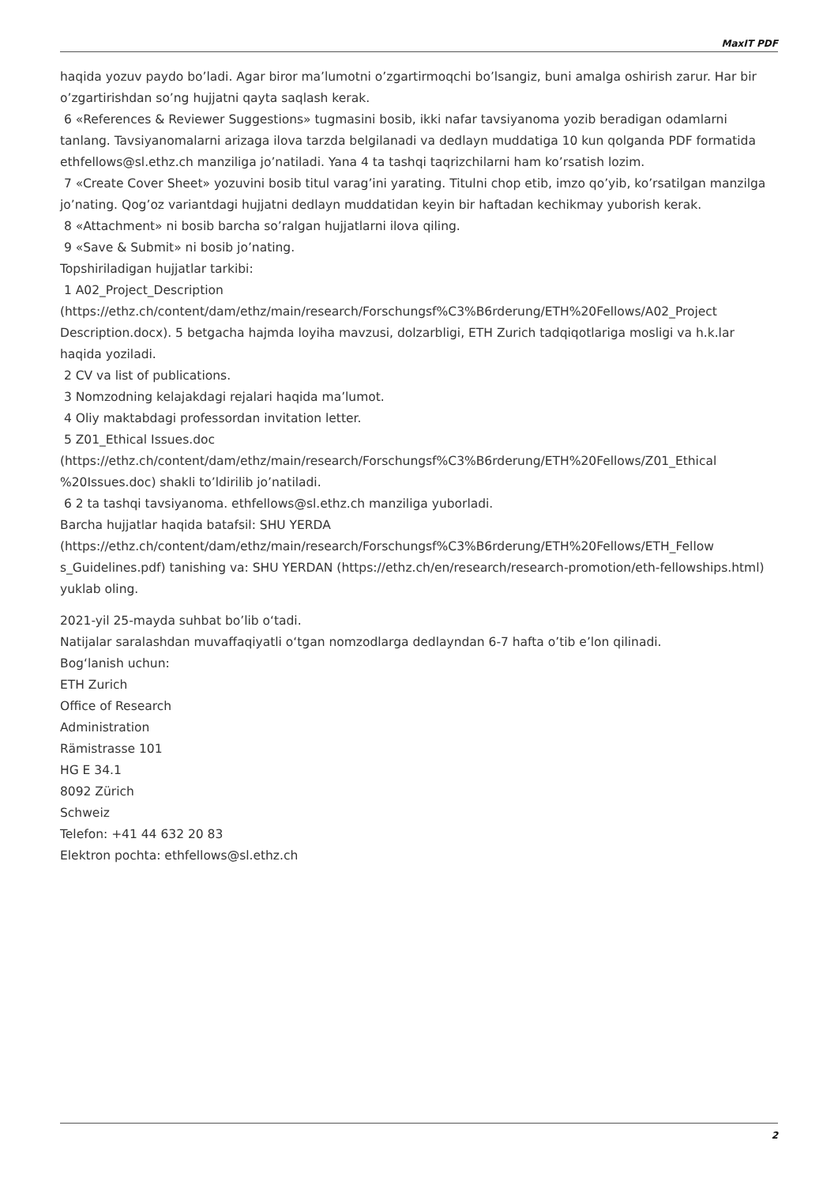MaxIT PDF
haqida yozuv paydo bo’ladi. Agar biror ma’lumotni o’zgartirmoqchi bo’lsangiz, buni amalga oshirish zarur. Har bir o’zgartirishdan so’ng hujjatni qayta saqlash kerak.
6 «References & Reviewer Suggestions» tugmasini bosib, ikki nafar tavsiyanoma yozib beradigan odamlarni tanlang. Tavsiyanomalarni arizaga ilova tarzda belgilanadi va dedlayn muddatiga 10 kun qolganda PDF formatida ethfellows@sl.ethz.ch manziliga jo’natiladi. Yana 4 ta tashqi taqrizchilarni ham ko’rsatish lozim.
7 «Create Cover Sheet» yozuvini bosib titul varag’ini yarating. Titulni chop etib, imzo qo’yib, ko’rsatilgan manzilga jo’nating. Qog’oz variantdagi hujjatni dedlayn muddatidan keyin bir haftadan kechikmay yuborish kerak.
8 «Attachment» ni bosib barcha so’ralgan hujjatlarni ilova qiling.
9 «Save & Submit» ni bosib jo’nating.
Topshiriladigan hujjatlar tarkibi:
1 A02_Project_Description (https://ethz.ch/content/dam/ethz/main/research/Forschungsf%C3%B6rderung/ETH%20Fellows/A02_Project Description.docx). 5 betgacha hajmda loyiha mavzusi, dolzarbligi, ETH Zurich tadqiqotlariga mosligi va h.k.lar haqida yoziladi.
2 CV va list of publications.
3 Nomzodning kelajakdagi rejalari haqida ma’lumot.
4 Oliy maktabdagi professordan invitation letter.
5 Z01_Ethical Issues.doc (https://ethz.ch/content/dam/ethz/main/research/Forschungsf%C3%B6rderung/ETH%20Fellows/Z01_Ethical %20Issues.doc) shakli to’ldirilib jo’natiladi.
6 2 ta tashqi tavsiyanoma. ethfellows@sl.ethz.ch manziliga yuborladi.
Barcha hujjatlar haqida batafsil: SHU YERDA (https://ethz.ch/content/dam/ethz/main/research/Forschungsf%C3%B6rderung/ETH%20Fellows/ETH_Fellow s_Guidelines.pdf) tanishing va: SHU YERDAN (https://ethz.ch/en/research/research-promotion/eth-fellowships.html) yuklab oling.
2021-yil 25-mayda suhbat bo’lib o‘tadi.
Natijalar saralashdan muvaffaqiyatli o‘tgan nomzodlarga dedlayndan 6-7 hafta o’tib e’lon qilinadi.
Bog‘lanish uchun:
ETH Zurich
Office of Research
Administration
Rämistrasse 101
HG E 34.1
8092 Zürich
Schweiz
Telefon: +41 44 632 20 83
Elektron pochta: ethfellows@sl.ethz.ch
2